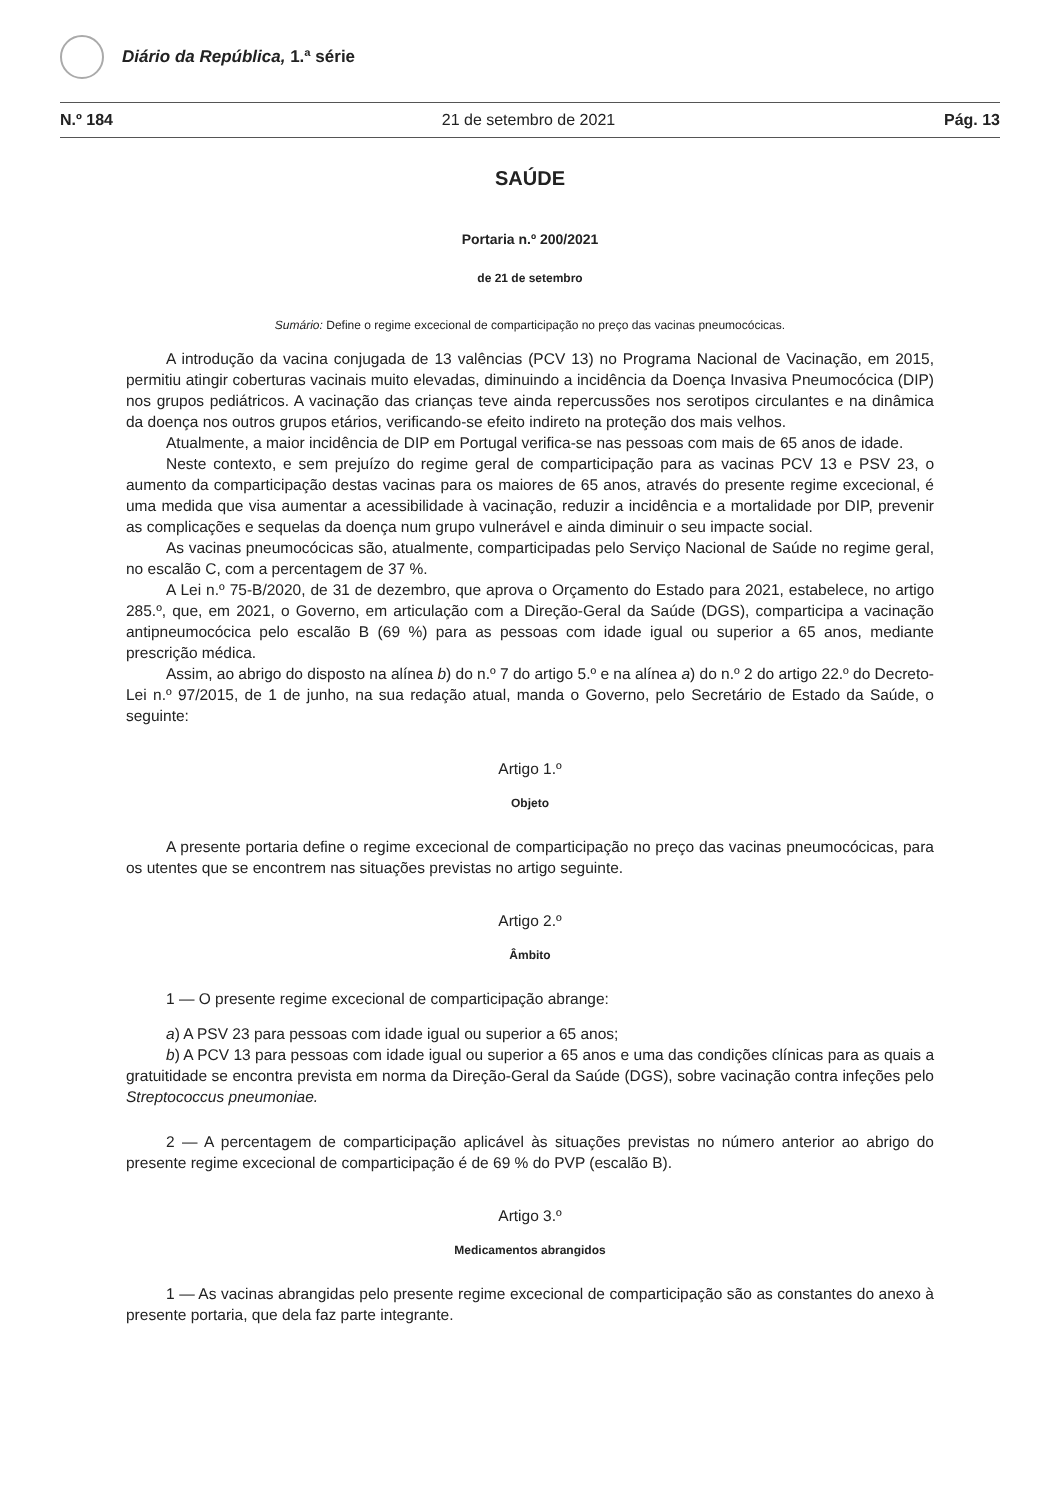Diário da República, 1.ª série
N.º 184 21 de setembro de 2021 Pág. 13
SAÚDE
Portaria n.º 200/2021
de 21 de setembro
Sumário: Define o regime excecional de comparticipação no preço das vacinas pneumocócicas.
A introdução da vacina conjugada de 13 valências (PCV 13) no Programa Nacional de Vacinação, em 2015, permitiu atingir coberturas vacinais muito elevadas, diminuindo a incidência da Doença Invasiva Pneumocócica (DIP) nos grupos pediátricos. A vacinação das crianças teve ainda repercussões nos serotipos circulantes e na dinâmica da doença nos outros grupos etários, verificando-se efeito indireto na proteção dos mais velhos.
Atualmente, a maior incidência de DIP em Portugal verifica-se nas pessoas com mais de 65 anos de idade.
Neste contexto, e sem prejuízo do regime geral de comparticipação para as vacinas PCV 13 e PSV 23, o aumento da comparticipação destas vacinas para os maiores de 65 anos, através do presente regime excecional, é uma medida que visa aumentar a acessibilidade à vacinação, reduzir a incidência e a mortalidade por DIP, prevenir as complicações e sequelas da doença num grupo vulnerável e ainda diminuir o seu impacte social.
As vacinas pneumocócicas são, atualmente, comparticipadas pelo Serviço Nacional de Saúde no regime geral, no escalão C, com a percentagem de 37 %.
A Lei n.º 75-B/2020, de 31 de dezembro, que aprova o Orçamento do Estado para 2021, estabelece, no artigo 285.º, que, em 2021, o Governo, em articulação com a Direção-Geral da Saúde (DGS), comparticipa a vacinação antipneumocócica pelo escalão B (69 %) para as pessoas com idade igual ou superior a 65 anos, mediante prescrição médica.
Assim, ao abrigo do disposto na alínea b) do n.º 7 do artigo 5.º e na alínea a) do n.º 2 do artigo 22.º do Decreto-Lei n.º 97/2015, de 1 de junho, na sua redação atual, manda o Governo, pelo Secretário de Estado da Saúde, o seguinte:
Artigo 1.º
Objeto
A presente portaria define o regime excecional de comparticipação no preço das vacinas pneumocócicas, para os utentes que se encontrem nas situações previstas no artigo seguinte.
Artigo 2.º
Âmbito
1 — O presente regime excecional de comparticipação abrange:
a) A PSV 23 para pessoas com idade igual ou superior a 65 anos;
b) A PCV 13 para pessoas com idade igual ou superior a 65 anos e uma das condições clínicas para as quais a gratuitidade se encontra prevista em norma da Direção-Geral da Saúde (DGS), sobre vacinação contra infeções pelo Streptococcus pneumoniae.
2 — A percentagem de comparticipação aplicável às situações previstas no número anterior ao abrigo do presente regime excecional de comparticipação é de 69 % do PVP (escalão B).
Artigo 3.º
Medicamentos abrangidos
1 — As vacinas abrangidas pelo presente regime excecional de comparticipação são as constantes do anexo à presente portaria, que dela faz parte integrante.